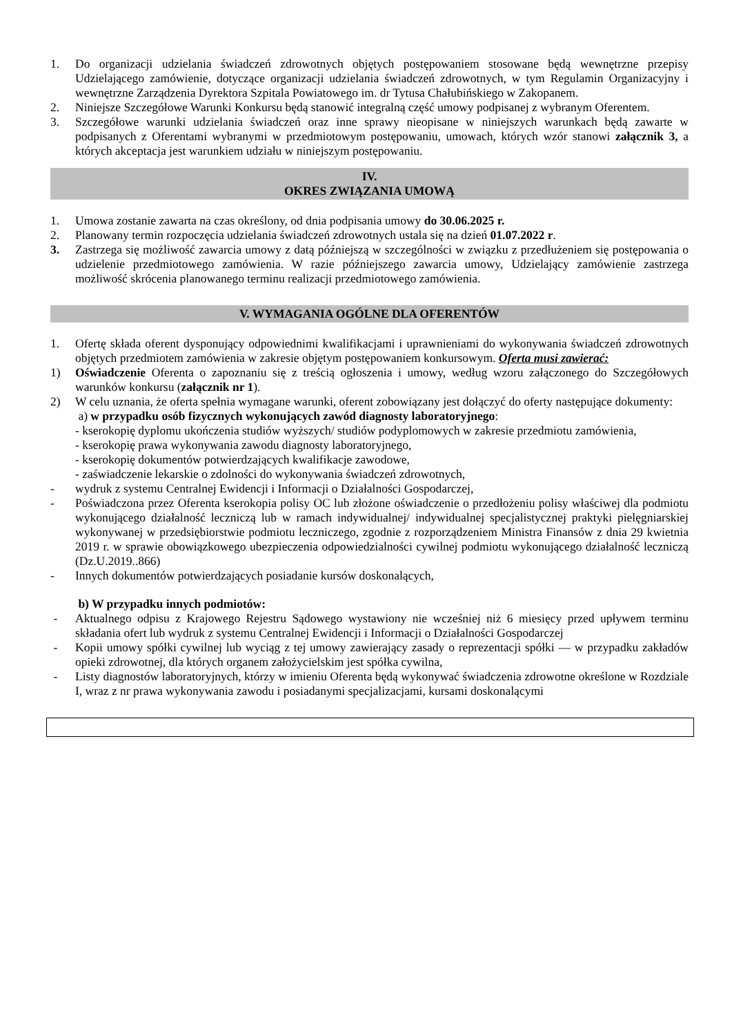1. Do organizacji udzielania świadczeń zdrowotnych objętych postępowaniem stosowane będą wewnętrzne przepisy Udzielającego zamówienie, dotyczące organizacji udzielania świadczeń zdrowotnych, w tym Regulamin Organizacyjny i wewnętrzne Zarządzenia Dyrektora Szpitala Powiatowego im. dr Tytusa Chałubińskiego w Zakopanem.
2. Niniejsze Szczegółowe Warunki Konkursu będą stanowić integralną część umowy podpisanej z wybranym Oferentem.
3. Szczegółowe warunki udzielania świadczeń oraz inne sprawy nieopisane w niniejszych warunkach będą zawarte w podpisanych z Oferentami wybranymi w przedmiotowym postępowaniu, umowach, których wzór stanowi załącznik 3, a których akceptacja jest warunkiem udziału w niniejszym postępowaniu.
IV.
OKRES ZWIĄZANIA UMOWĄ
1. Umowa zostanie zawarta na czas określony, od dnia podpisania umowy do 30.06.2025 r.
2. Planowany termin rozpoczęcia udzielania świadczeń zdrowotnych ustala się na dzień 01.07.2022 r.
3. Zastrzega się możliwość zawarcia umowy z datą późniejszą w szczególności w związku z przedłużeniem się postępowania o udzielenie przedmiotowego zamówienia. W razie późniejszego zawarcia umowy, Udzielający zamówienie zastrzega możliwość skrócenia planowanego terminu realizacji przedmiotowego zamówienia.
V. WYMAGANIA OGÓLNE DLA OFERENTÓW
1. Ofertę składa oferent dysponujący odpowiednimi kwalifikacjami i uprawnieniami do wykonywania świadczeń zdrowotnych objętych przedmiotem zamówienia w zakresie objętym postępowaniem konkursowym. Oferta musi zawierać:
1) Oświadczenie Oferenta o zapoznaniu się z treścią ogłoszenia i umowy, według wzoru załączonego do Szczegółowych warunków konkursu (załącznik nr 1).
2) W celu uznania, że oferta spełnia wymagane warunki, oferent zobowiązany jest dołączyć do oferty następujące dokumenty:
a) w przypadku osób fizycznych wykonujących zawód diagnosty laboratoryjnego:
- kserokopię dyplomu ukończenia studiów wyższych/ studiów podyplomowych w zakresie przedmiotu zamówienia,
- kserokopię prawa wykonywania zawodu diagnosty laboratoryjnego,
- kserokopię dokumentów potwierdzających kwalifikacje zawodowe,
- zaświadczenie lekarskie o zdolności do wykonywania świadczeń zdrowotnych,
- wydruk z systemu Centralnej Ewidencji i Informacji o Działalności Gospodarczej,
- Poświadczona przez Oferenta kserokopia polisy OC lub złożone oświadczenie o przedłożeniu polisy właściwej dla podmiotu wykonującego działalność leczniczą lub w ramach indywidualnej/ indywidualnej specjalistycznej praktyki pielęgniarskiej wykonywanej w przedsiębiorstwie podmiotu leczniczego, zgodnie z rozporządzeniem Ministra Finansów z dnia 29 kwietnia 2019 r. w sprawie obowiązkowego ubezpieczenia odpowiedzialności cywilnej podmiotu wykonującego działalność leczniczą (Dz.U.2019..866)
- Innych dokumentów potwierdzających posiadanie kursów doskonalących,
b) W przypadku innych podmiotów:
- Aktualnego odpisu z Krajowego Rejestru Sądowego wystawiony nie wcześniej niż 6 miesięcy przed upływem terminu składania ofert lub wydruk z systemu Centralnej Ewidencji i Informacji o Działalności Gospodarczej
- Kopii umowy spółki cywilnej lub wyciąg z tej umowy zawierający zasady o reprezentacji spółki — w przypadku zakładów opieki zdrowotnej, dla których organem założycielskim jest spółka cywilna,
- Listy diagnostów laboratoryjnych, którzy w imieniu Oferenta będą wykonywać świadczenia zdrowotne określone w Rozdziale I, wraz z nr prawa wykonywania zawodu i posiadanymi specjalizacjami, kursami doskonalącymi